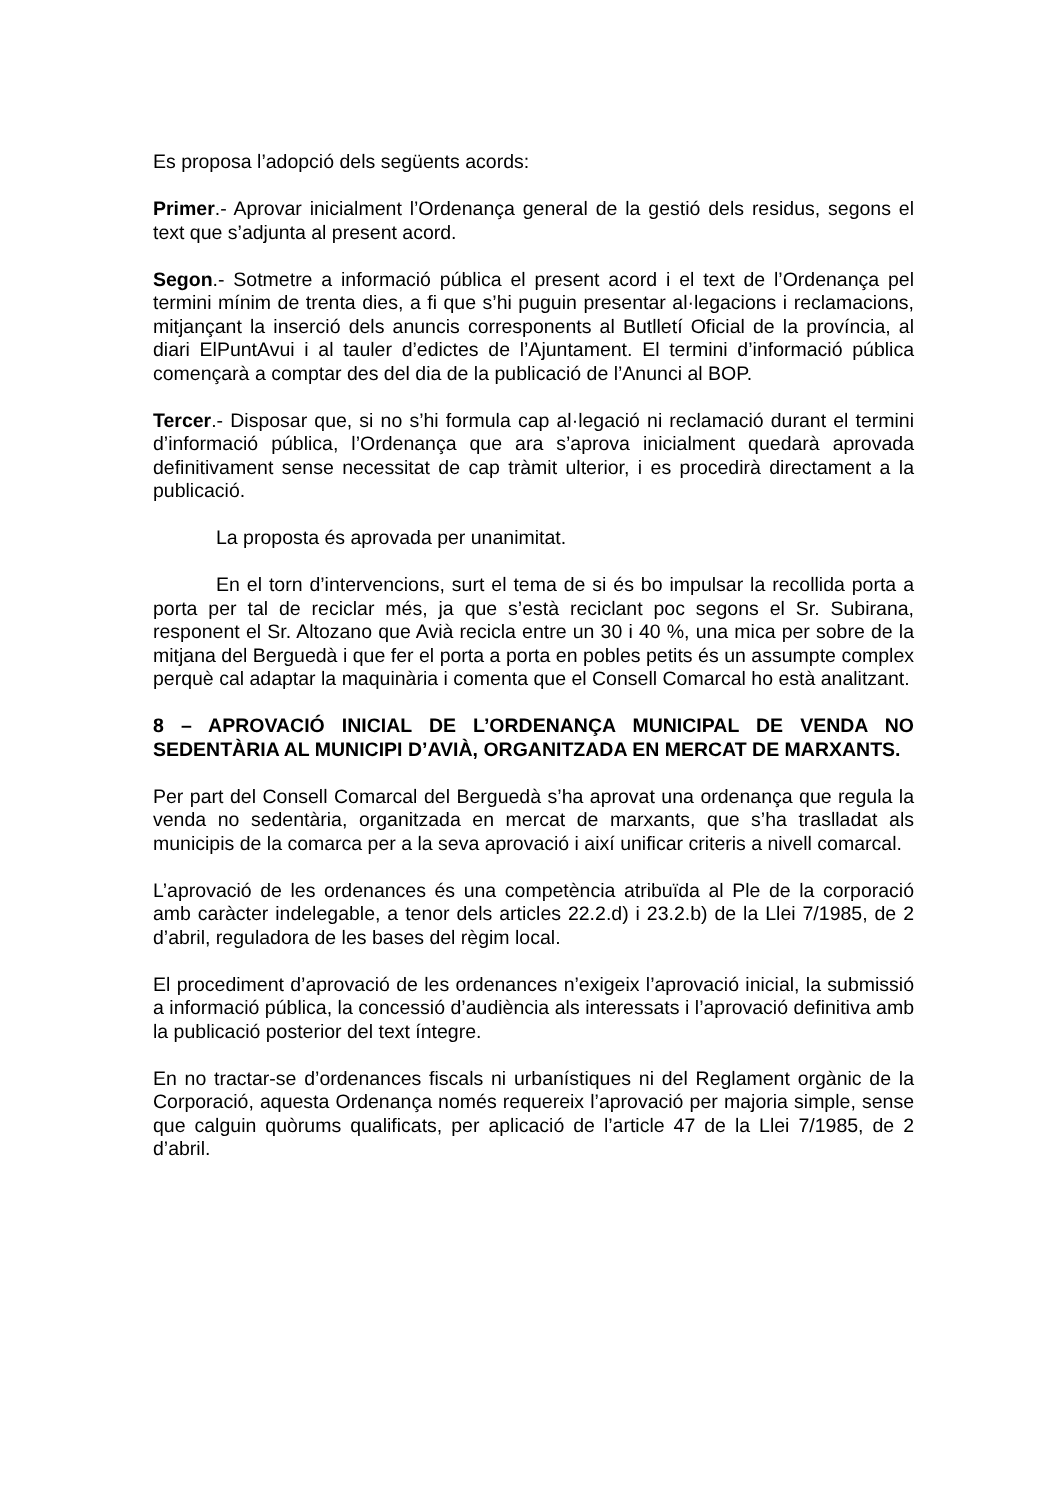Es proposa l’adopció dels següents acords:
Primer.- Aprovar inicialment l’Ordenança general de la gestió dels residus, segons el text que s’adjunta al present acord.
Segon.- Sotmetre a informació pública el present acord i el text de l’Ordenança pel termini mínim de trenta dies, a fi que s’hi puguin presentar al·legacions i reclamacions, mitjançant la inserció dels anuncis corresponents al Butlletí Oficial de la província, al diari ElPuntAvui i al tauler d’edictes de l’Ajuntament. El termini d’informació pública començarà a comptar des del dia de la publicació de l’Anunci al BOP.
Tercer.- Disposar que, si no s’hi formula cap al·legació ni reclamació durant el termini d’informació pública, l’Ordenança que ara s’aprova inicialment quedarà aprovada definitivament sense necessitat de cap tràmit ulterior, i es procedirà directament a la publicació.
La proposta és aprovada per unanimitat.
En el torn d’intervencions, surt el tema de si és bo impulsar la recollida porta a porta per tal de reciclar més, ja que s’està reciclant poc segons el Sr. Subirana, responent el Sr. Altozano que Avià recicla entre un 30 i 40 %, una mica per sobre de la mitjana del Berguedà i que fer el porta a porta en pobles petits és un assumpte complex perquè cal adaptar la maquinària i comenta que el Consell Comarcal ho està analitzant.
8 – APROVACIÓ INICIAL DE L’ORDENANÇA MUNICIPAL DE VENDA NO SEDENTÀRIA AL MUNICIPI D’AVIÀ, ORGANITZADA EN MERCAT DE MARXANTS.
Per part del Consell Comarcal del Berguedà s’ha aprovat una ordenança que regula la venda no sedentària, organitzada en mercat de marxants, que s’ha traslladat als municipis de la comarca per a la seva aprovació i així unificar criteris a nivell comarcal.
L’aprovació de les ordenances és una competència atribuïda al Ple de la corporació amb caràcter indelegable, a tenor dels articles 22.2.d) i 23.2.b) de la Llei 7/1985, de 2 d’abril, reguladora de les bases del règim local.
El procediment d’aprovació de les ordenances n’exigeix l’aprovació inicial, la submissió a informació pública, la concessió d’audiència als interessats i l’aprovació definitiva amb la publicació posterior del text íntegre.
En no tractar-se d’ordenances fiscals ni urbanístiques ni del Reglament orgànic de la Corporació, aquesta Ordenança només requereix l’aprovació per majoria simple, sense que calguin quòrums qualificats, per aplicació de l’article 47 de la Llei 7/1985, de 2 d’abril.